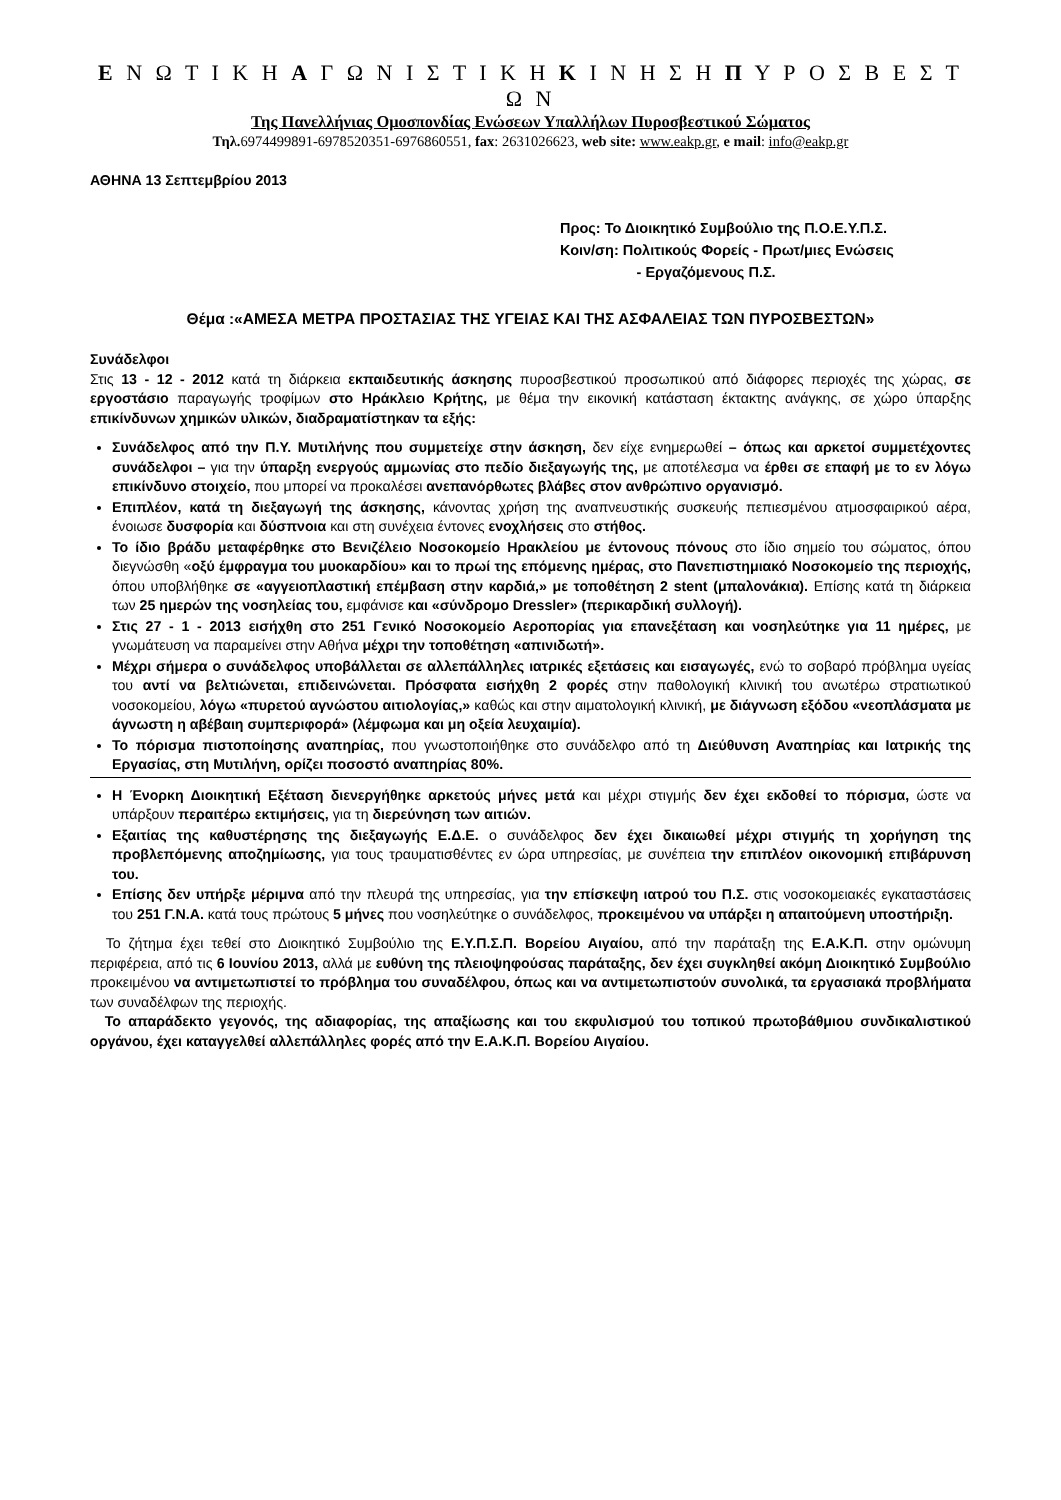Ε Ν Ω Τ Ι Κ Η Α Γ Ω Ν Ι Σ Τ Ι Κ Η Κ Ι Ν Η Σ Η Π Υ Ρ Ο Σ Β Ε Σ Τ Ω Ν
Της Πανελλήνιας Ομοσπονδίας Ενώσεων Υπαλλήλων Πυροσβεστικού Σώματος
Τηλ. 6974499891-6978520351-6976860551, fax: 2631026623, web site: www.eakp.gr, e mail: info@eakp.gr
ΑΘΗΝΑ 13 Σεπτεμβρίου 2013
Προς: Το Διοικητικό Συμβούλιο της Π.Ο.Ε.Υ.Π.Σ.
Κοιν/ση: Πολιτικούς Φορείς - Πρωτ/μιες Ενώσεις
- Εργαζόμενους Π.Σ.
Θέμα :«ΑΜΕΣΑ ΜΕΤΡΑ ΠΡΟΣΤΑΣΙΑΣ ΤΗΣ ΥΓΕΙΑΣ ΚΑΙ ΤΗΣ ΑΣΦΑΛΕΙΑΣ ΤΩΝ ΠΥΡΟΣΒΕΣΤΩΝ»
Συνάδελφοι
Στις 13 - 12 - 2012 κατά τη διάρκεια εκπαιδευτικής άσκησης πυροσβεστικού προσωπικού από διάφορες περιοχές της χώρας, σε εργοστάσιο παραγωγής τροφίμων στο Ηράκλειο Κρήτης, με θέμα την εικονική κατάσταση έκτακτης ανάγκης, σε χώρο ύπαρξης επικίνδυνων χημικών υλικών, διαδραματίστηκαν τα εξής:
Συνάδελφος από την Π.Υ. Μυτιλήνης που συμμετείχε στην άσκηση, δεν είχε ενημερωθεί – όπως και αρκετοί συμμετέχοντες συνάδελφοι – για την ύπαρξη ενεργούς αμμωνίας στο πεδίο διεξαγωγής της, με αποτέλεσμα να έρθει σε επαφή με το εν λόγω επικίνδυνο στοιχείο, που μπορεί να προκαλέσει ανεπανόρθωτες βλάβες στον ανθρώπινο οργανισμό.
Επιπλέον, κατά τη διεξαγωγή της άσκησης, κάνοντας χρήση της αναπνευστικής συσκευής πεπιεσμένου ατμοσφαιρικού αέρα, ένοιωσε δυσφορία και δύσπνοια και στη συνέχεια έντονες ενοχλήσεις στο στήθος.
Το ίδιο βράδυ μεταφέρθηκε στο Βενιζέλειο Νοσοκομείο Ηρακλείου με έντονους πόνους στο ίδιο σημείο του σώματος, όπου διεγνώσθη «οξύ έμφραγμα του μυοκαρδίου» και το πρωί της επόμενης ημέρας, στο Πανεπιστημιακό Νοσοκομείο της περιοχής, όπου υποβλήθηκε σε «αγγειοπλαστική επέμβαση στην καρδιά,» με τοποθέτηση 2 stent (μπαλονάκια). Επίσης κατά τη διάρκεια των 25 ημερών της νοσηλείας του, εμφάνισε και «σύνδρομο Dressler» (περικαρδική συλλογή).
Στις 27 - 1 - 2013 εισήχθη στο 251 Γενικό Νοσοκομείο Αεροπορίας για επανεξέταση και νοσηλεύτηκε για 11 ημέρες, με γνωμάτευση να παραμείνει στην Αθήνα μέχρι την τοποθέτηση «απινιδωτή».
Μέχρι σήμερα ο συνάδελφος υποβάλλεται σε αλλεπάλληλες ιατρικές εξετάσεις και εισαγωγές, ενώ το σοβαρό πρόβλημα υγείας του αντί να βελτιώνεται, επιδεινώνεται. Πρόσφατα εισήχθη 2 φορές στην παθολογική κλινική του ανωτέρω στρατιωτικού νοσοκομείου, λόγω «πυρετού αγνώστου αιτιολογίας,» καθώς και στην αιματολογική κλινική, με διάγνωση εξόδου «νεοπλάσματα με άγνωστη η αβέβαιη συμπεριφορά» (λέμφωμα και μη οξεία λευχαιμία).
Το πόρισμα πιστοποίησης αναπηρίας, που γνωστοποιήθηκε στο συνάδελφο από τη Διεύθυνση Αναπηρίας και Ιατρικής της Εργασίας, στη Μυτιλήνη, ορίζει ποσοστό αναπηρίας 80%.
Η Ένορκη Διοικητική Εξέταση διενεργήθηκε αρκετούς μήνες μετά και μέχρι στιγμής δεν έχει εκδοθεί το πόρισμα, ώστε να υπάρξουν περαιτέρω εκτιμήσεις, για τη διερεύνηση των αιτιών.
Εξαιτίας της καθυστέρησης της διεξαγωγής Ε.Δ.Ε. ο συνάδελφος δεν έχει δικαιωθεί μέχρι στιγμής τη χορήγηση της προβλεπόμενης αποζημίωσης, για τους τραυματισθέντες εν ώρα υπηρεσίας, με συνέπεια την επιπλέον οικονομική επιβάρυνση του.
Επίσης δεν υπήρξε μέριμνα από την πλευρά της υπηρεσίας, για την επίσκεψη ιατρού του Π.Σ. στις νοσοκομειακές εγκαταστάσεις του 251 Γ.Ν.Α. κατά τους πρώτους 5 μήνες που νοσηλεύτηκε ο συνάδελφος, προκειμένου να υπάρξει η απαιτούμενη υποστήριξη.
Το ζήτημα έχει τεθεί στο Διοικητικό Συμβούλιο της Ε.Υ.Π.Σ.Π. Βορείου Αιγαίου, από την παράταξη της Ε.Α.Κ.Π. στην ομώνυμη περιφέρεια, από τις 6 Ιουνίου 2013, αλλά με ευθύνη της πλειοψηφούσας παράταξης, δεν έχει συγκληθεί ακόμη Διοικητικό Συμβούλιο προκειμένου να αντιμετωπιστεί το πρόβλημα του συναδέλφου, όπως και να αντιμετωπιστούν συνολικά, τα εργασιακά προβλήματα των συναδέλφων της περιοχής.
Το απαράδεκτο γεγονός, της αδιαφορίας, της απαξίωσης και του εκφυλισμού του τοπικού πρωτοβάθμιου συνδικαλιστικού οργάνου, έχει καταγγελθεί αλλεπάλληλες φορές από την Ε.Α.Κ.Π. Βορείου Αιγαίου.